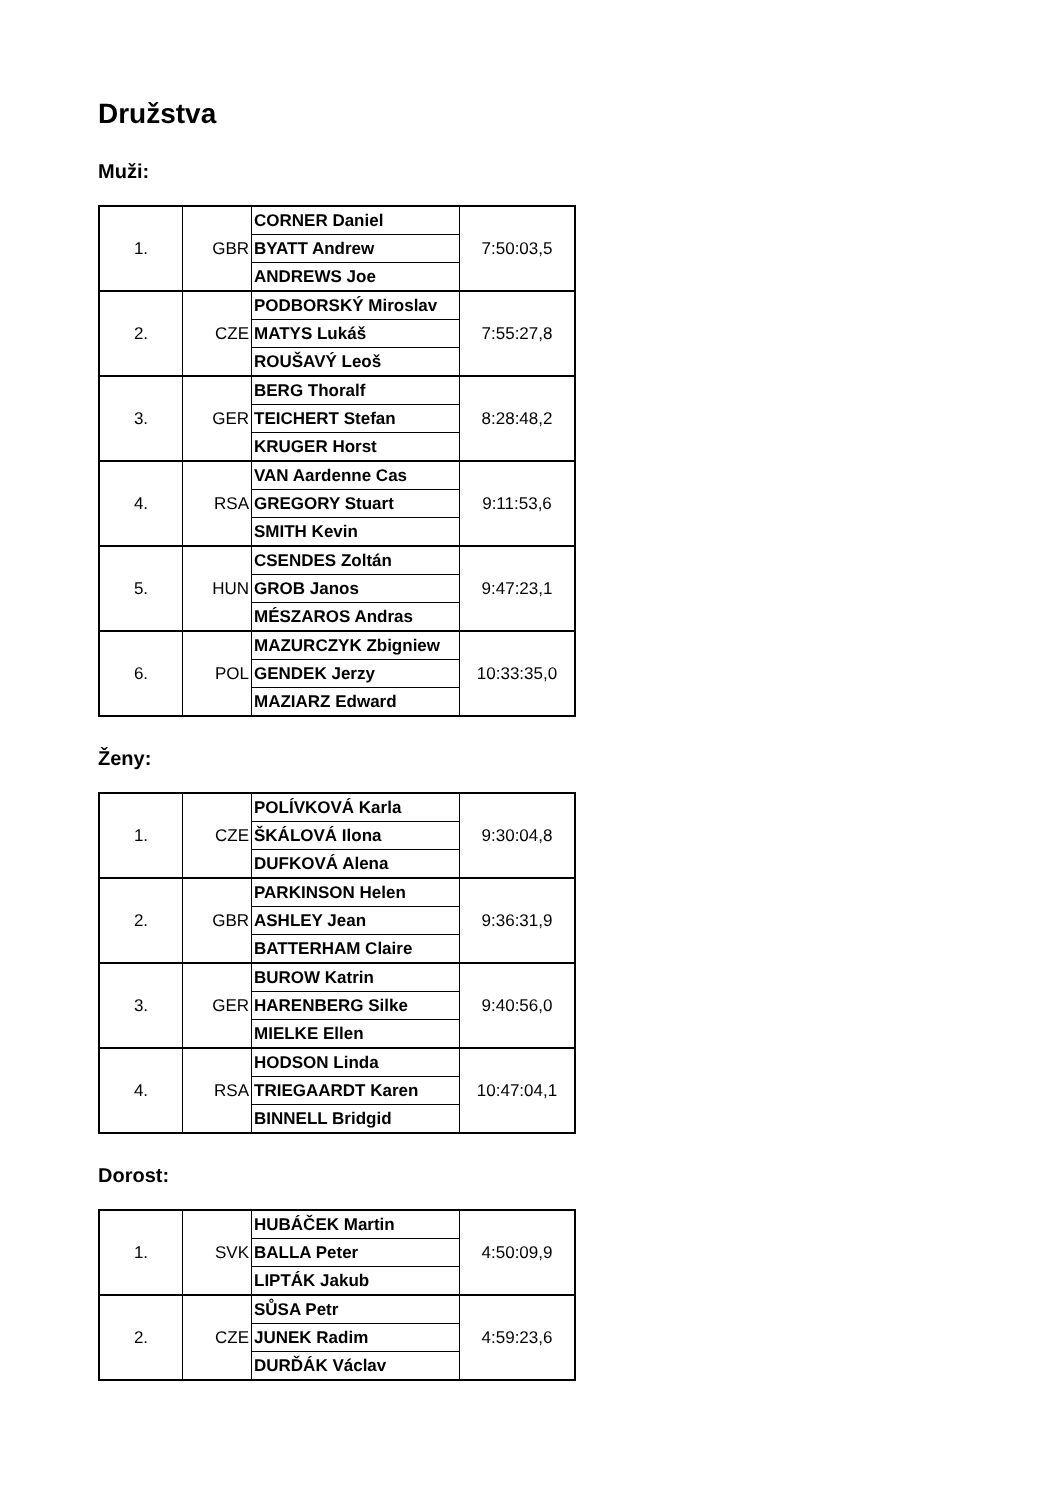Družstva
Muži:
| 1. | GBR | CORNER Daniel | 7:50:03,5 |
| | | BYATT Andrew | |
| | | ANDREWS Joe | |
| 2. | CZE | PODBORSKÝ Miroslav | 7:55:27,8 |
| | | MATYS Lukáš | |
| | | ROUŠAVÝ Leoš | |
| 3. | GER | BERG Thoralf | 8:28:48,2 |
| | | TEICHERT Stefan | |
| | | KRUGER Horst | |
| 4. | RSA | VAN Aardenne Cas | 9:11:53,6 |
| | | GREGORY Stuart | |
| | | SMITH Kevin | |
| 5. | HUN | CSENDES Zoltán | 9:47:23,1 |
| | | GROB Janos | |
| | | MÉSZAROS Andras | |
| 6. | POL | MAZURCZYK Zbigniew | 10:33:35,0 |
| | | GENDEK Jerzy | |
| | | MAZIARZ Edward | |
Ženy:
| 1. | CZE | POLÍVKOVÁ Karla | 9:30:04,8 |
| | | ŠKÁLOVÁ Ilona | |
| | | DUFKOVÁ Alena | |
| 2. | GBR | PARKINSON Helen | 9:36:31,9 |
| | | ASHLEY Jean | |
| | | BATTERHAM Claire | |
| 3. | GER | BUROW Katrin | 9:40:56,0 |
| | | HARENBERG Silke | |
| | | MIELKE Ellen | |
| 4. | RSA | HODSON Linda | 10:47:04,1 |
| | | TRIEGAARDT Karen | |
| | | BINNELL Bridgid | |
Dorost:
| 1. | SVK | HUBÁČEK Martin | 4:50:09,9 |
| | | BALLA Peter | |
| | | LIPTÁK Jakub | |
| 2. | CZE | SŮSA Petr | 4:59:23,6 |
| | | JUNEK Radim | |
| | | DURĎÁK Václav | |